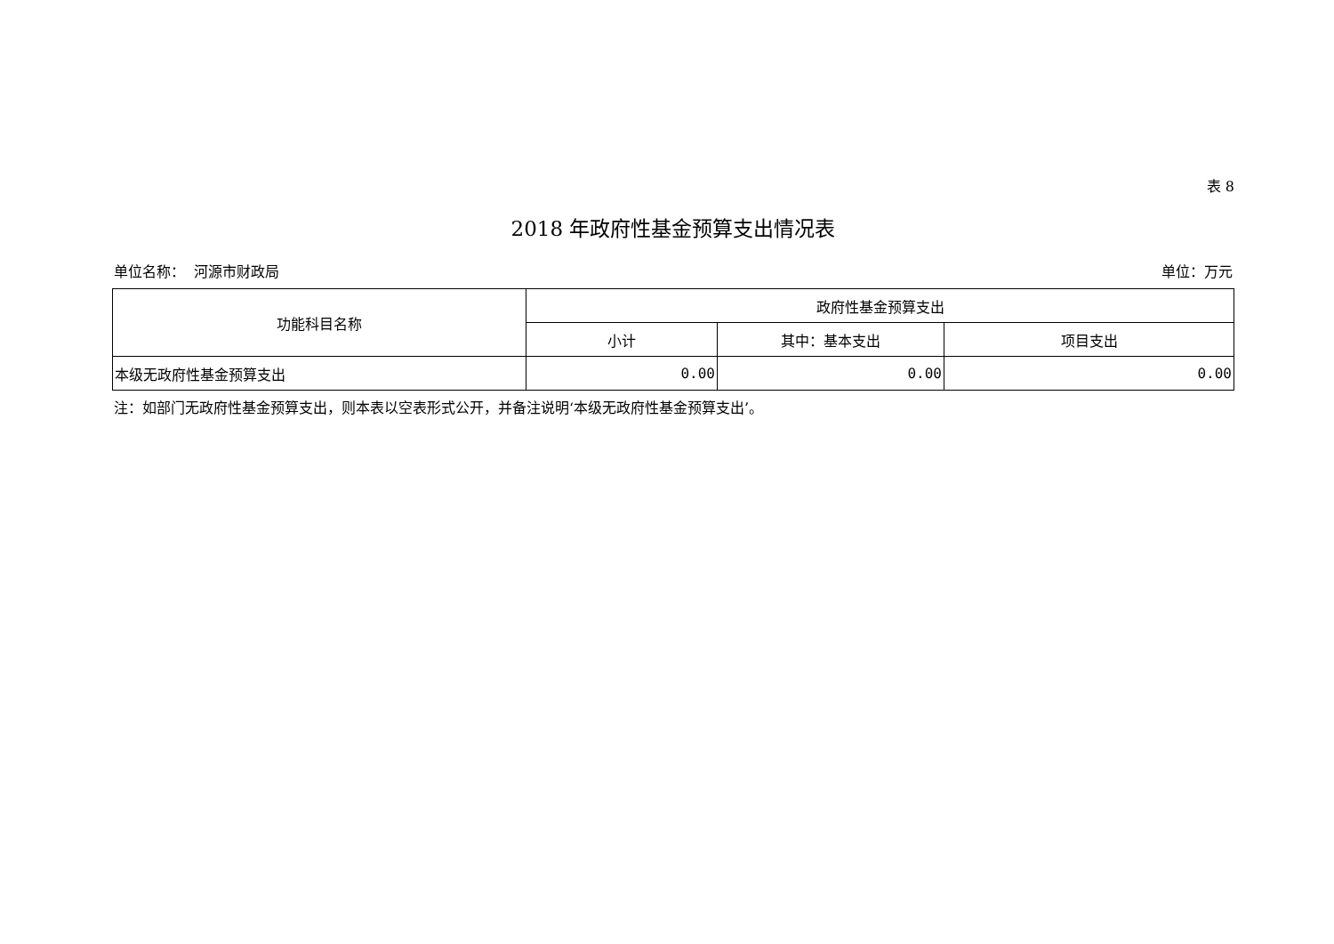表 8
2018 年政府性基金预算支出情况表
单位名称： 河源市财政局 单位：万元
| 功能科目名称 | 政府性基金预算支出 | | |
| --- | --- | --- | --- |
| | 小计 | 其中：基本支出 | 项目支出 |
| 本级无政府性基金预算支出 | 0.00 | 0.00 | 0.00 |
注：如部门无政府性基金预算支出，则本表以空表形式公开，并备注说明‘本级无政府性基金预算支出’。